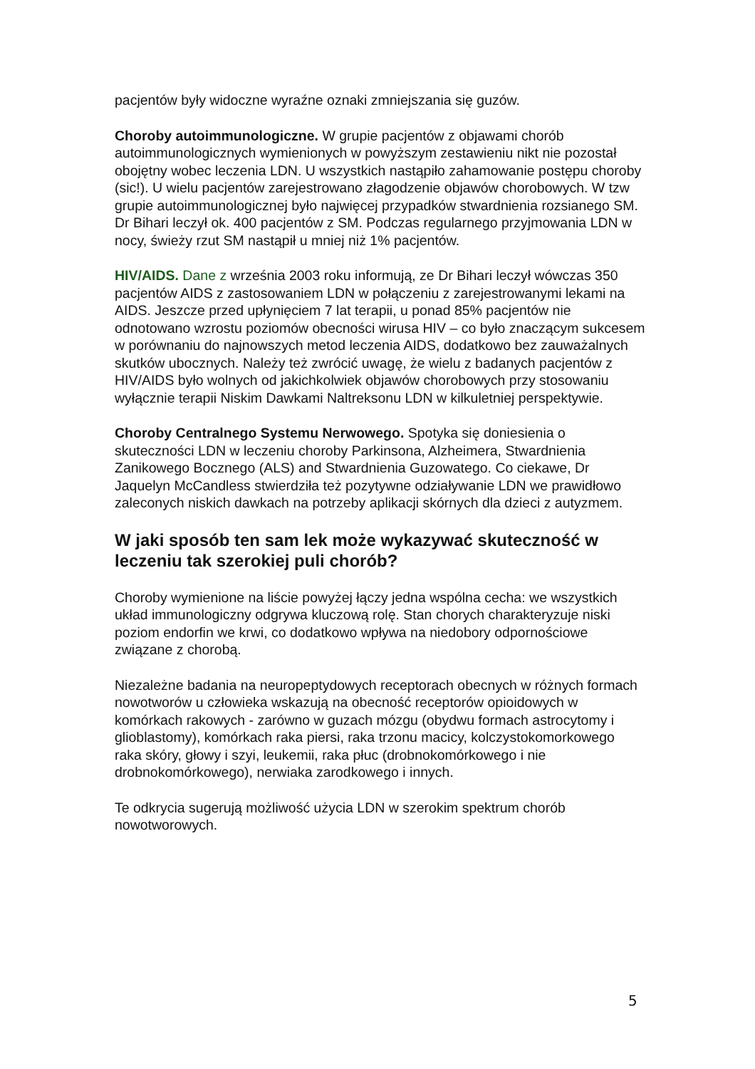pacjentów były widoczne wyraźne oznaki zmniejszania się guzów.
Choroby autoimmunologiczne. W grupie pacjentów z objawami chorób autoimmunologicznych wymienionych w powyższym zestawieniu nikt nie pozostał obojętny wobec leczenia LDN. U wszystkich nastąpiło zahamowanie postępu choroby (sic!). U wielu pacjentów zarejestrowano złagodzenie objawów chorobowych. W tzw grupie autoimmunologicznej było najwięcej przypadków stwardnienia rozsianego SM. Dr Bihari leczył ok. 400 pacjentów z SM. Podczas regularnego przyjmowania LDN w nocy, świeży rzut SM nastąpił u mniej niż 1% pacjentów.
HIV/AIDS. Dane z września 2003 roku informują, ze Dr Bihari leczył wówczas 350 pacjentów AIDS z zastosowaniem LDN w połączeniu z zarejestrowanymi lekami na AIDS. Jeszcze przed upłynięciem 7 lat terapii, u ponad 85% pacjentów nie odnotowano wzrostu poziomów obecności wirusa HIV – co było znaczącym sukcesem w porównaniu do najnowszych metod leczenia AIDS, dodatkowo bez zauważalnych skutków ubocznych. Należy też zwrócić uwagę, że wielu z badanych pacjentów z HIV/AIDS było wolnych od jakichkolwiek objawów chorobowych przy stosowaniu wyłącznie terapii Niskim Dawkami Naltreksonu LDN w kilkuletniej perspektywie.
Choroby Centralnego Systemu Nerwowego. Spotyka się doniesienia o skuteczności LDN w leczeniu choroby Parkinsona, Alzheimera, Stwardnienia Zanikowego Bocznego (ALS) and Stwardnienia Guzowatego. Co ciekawe, Dr Jaquelyn McCandless stwierdziła też pozytywne odziaływanie LDN we prawidłowo zaleconych niskich dawkach na potrzeby aplikacji skórnych dla dzieci z autyzmem.
W jaki sposób ten sam lek może wykazywać skuteczność w leczeniu tak szerokiej puli chorób?
Choroby wymienione na liście powyżej łączy jedna wspólna cecha: we wszystkich układ immunologiczny odgrywa kluczową rolę. Stan chorych charakteryzuje niski poziom endorfin we krwi, co dodatkowo wpływa na niedobory odpornościowe związane z chorobą.
Niezależne badania na neuropeptydowych receptorach obecnych w różnych formach nowotworów u człowieka wskazują na obecność receptorów opioidowych w komórkach rakowych - zarówno w guzach mózgu (obydwu formach astrocytomy i glioblastomy), komórkach raka piersi, raka trzonu macicy, kolczystokomorkowego raka skóry, głowy i szyi, leukemii, raka płuc (drobnokomórkowego i nie drobnokomórkowego), nerwiaka zarodkowego i innych.
Te odkrycia sugerują możliwość użycia LDN w szerokim spektrum chorób nowotworowych.
5